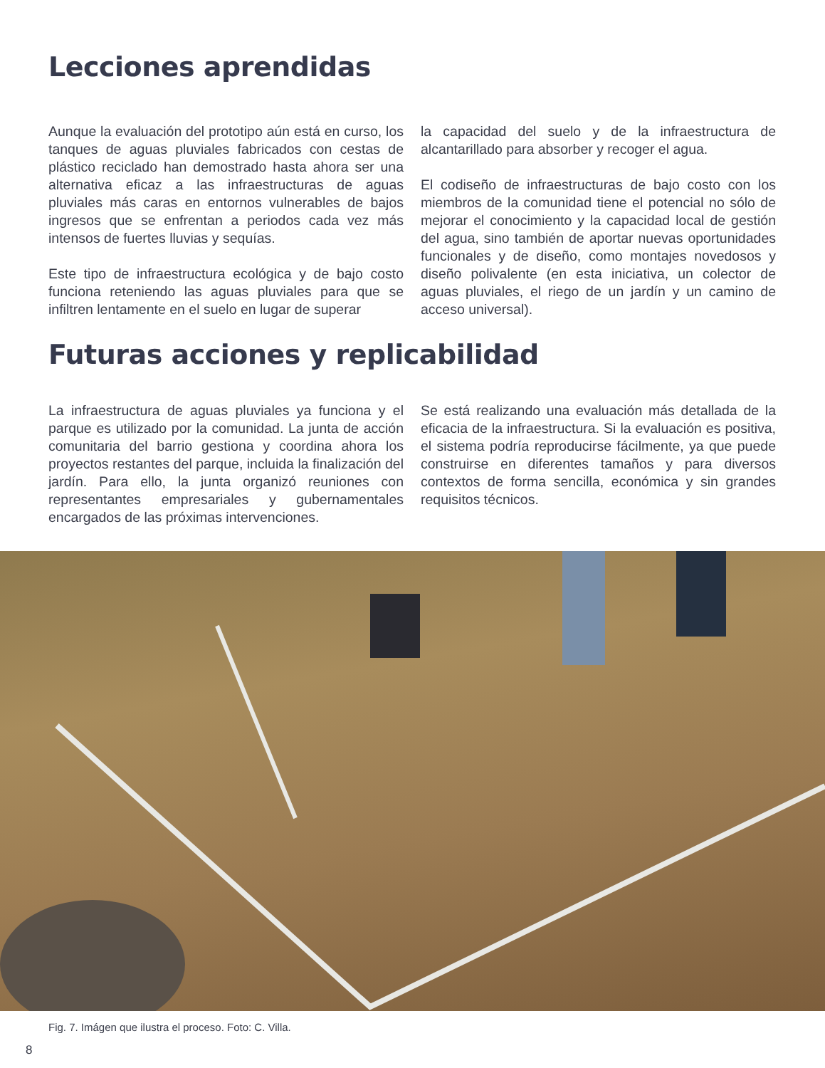Lecciones aprendidas
Aunque la evaluación del prototipo aún está en curso, los tanques de aguas pluviales fabricados con cestas de plástico reciclado han demostrado hasta ahora ser una alternativa eficaz a las infraestructuras de aguas pluviales más caras en entornos vulnerables de bajos ingresos que se enfrentan a periodos cada vez más intensos de fuertes lluvias y sequías.
Este tipo de infraestructura ecológica y de bajo costo funciona reteniendo las aguas pluviales para que se infiltren lentamente en el suelo en lugar de superar
la capacidad del suelo y de la infraestructura de alcantarillado para absorber y recoger el agua.
El codiseño de infraestructuras de bajo costo con los miembros de la comunidad tiene el potencial no sólo de mejorar el conocimiento y la capacidad local de gestión del agua, sino también de aportar nuevas oportunidades funcionales y de diseño, como montajes novedosos y diseño polivalente (en esta iniciativa, un colector de aguas pluviales, el riego de un jardín y un camino de acceso universal).
Futuras acciones y replicabilidad
La infraestructura de aguas pluviales ya funciona y el parque es utilizado por la comunidad. La junta de acción comunitaria del barrio gestiona y coordina ahora los proyectos restantes del parque, incluida la finalización del jardín. Para ello, la junta organizó reuniones con representantes empresariales y gubernamentales encargados de las próximas intervenciones.
Se está realizando una evaluación más detallada de la eficacia de la infraestructura. Si la evaluación es positiva, el sistema podría reproducirse fácilmente, ya que puede construirse en diferentes tamaños y para diversos contextos de forma sencilla, económica y sin grandes requisitos técnicos.
Fig. 7. Imágen que ilustra el proceso. Foto: C. Villa.
8